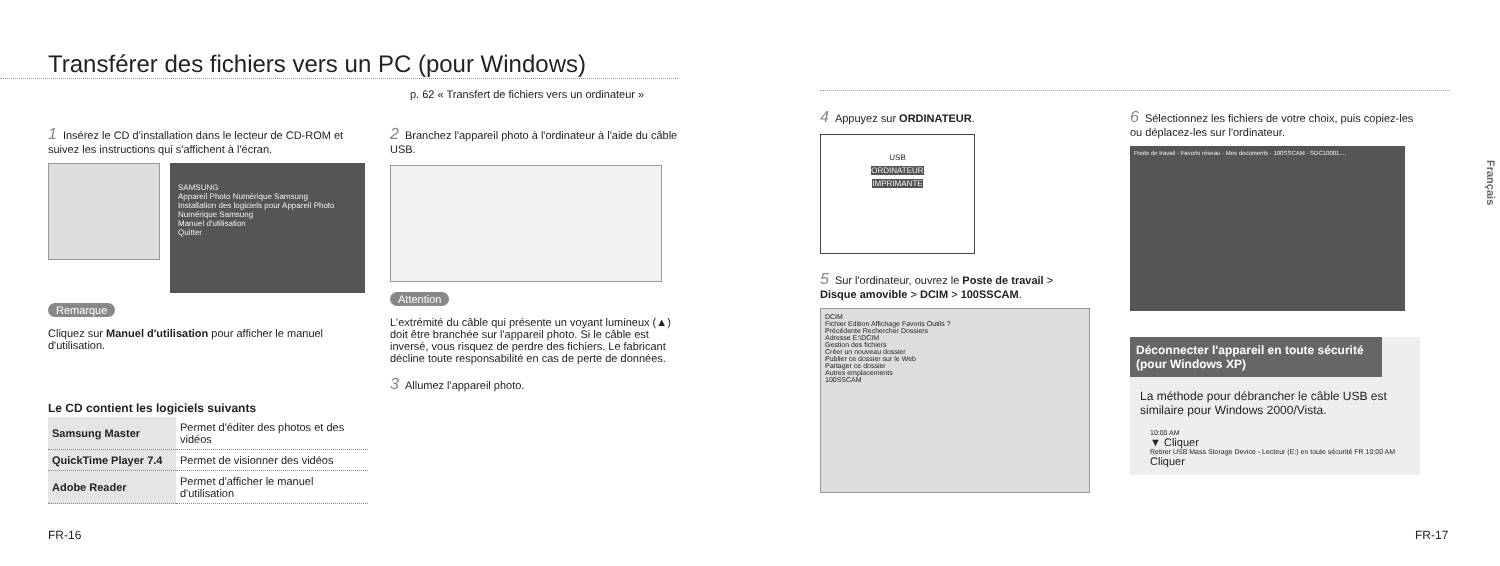Transférer des fichiers vers un PC (pour Windows)
p. 62 « Transfert de fichiers vers un ordinateur »
1 Insérez le CD d'installation dans le lecteur de CD-ROM et suivez les instructions qui s'affichent à l'écran.
SAMSUNG
Appareil Photo Numérique Samsung
Installation des logiciels pour Appareil Photo Numérique Samsung
Manuel d'utilisation
Quitter
Remarque
Cliquez sur Manuel d'utilisation pour afficher le manuel d'utilisation.
Le CD contient les logiciels suivants
| Samsung Master | Permet d'éditer des photos et des vidéos |
| QuickTime Player 7.4 | Permet de visionner des vidéos |
| Adobe Reader | Permet d'afficher le manuel d'utilisation |
2 Branchez l'appareil photo à l'ordinateur à l'aide du câble USB.
Attention
L'extrémité du câble qui présente un voyant lumineux (▲) doit être branchée sur l'appareil photo. Si le câble est inversé, vous risquez de perdre des fichiers. Le fabricant décline toute responsabilité en cas de perte de données.
3 Allumez l'appareil photo.
FR-16
4 Appuyez sur ORDINATEUR.
USB
ORDINATEUR
IMPRIMANTE
5 Sur l'ordinateur, ouvrez le Poste de travail > Disque amovible > DCIM > 100SSCAM.
DCIM
Fichier Edition Affichage Favoris Outils ?
Précédente Rechercher Dossiers
Adresse E:\DCIM
Gestion des fichiers
Créer un nouveau dossier
Publier ce dossier sur le Web
Partager ce dossier
Autres emplacements
100SSCAM
6 Sélectionnez les fichiers de votre choix, puis copiez-les ou déplacez-les sur l'ordinateur.
Poste de travail · Favoris réseau · Mes documents · 100SSCAM · SDC10001....
Déconnecter l'appareil en toute sécurité (pour Windows XP)
La méthode pour débrancher le câble USB est similaire pour Windows 2000/Vista.
10:00 AM
▼ Cliquer
Retirer USB Mass Storage Device - Lecteur (E:) en toute sécurité FR 10:00 AM
Cliquer
Français
FR-17